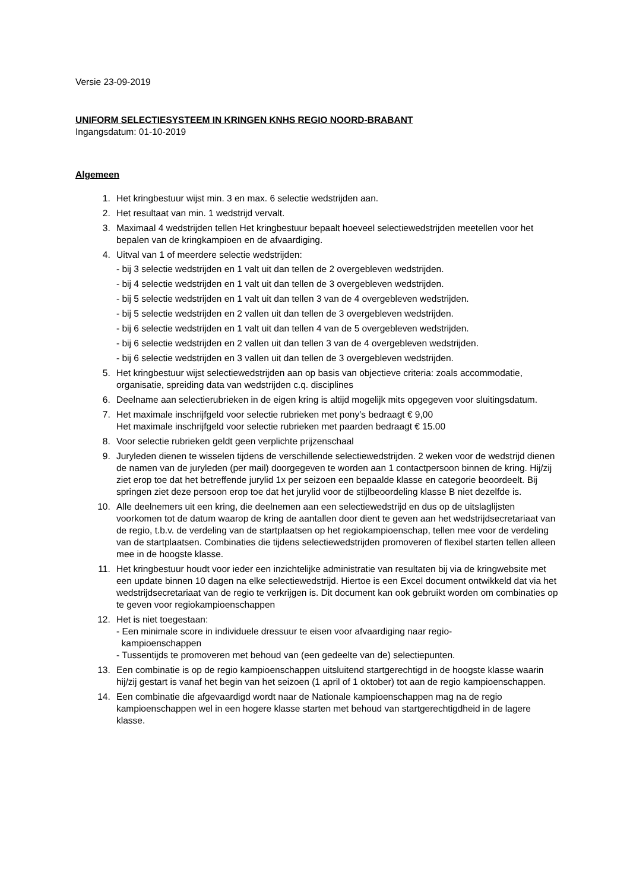Versie 23-09-2019
UNIFORM SELECTIESYSTEEM IN KRINGEN KNHS REGIO NOORD-BRABANT
Ingangsdatum: 01-10-2019
Algemeen
1. Het kringbestuur wijst min. 3 en max. 6 selectie wedstrijden aan.
2. Het resultaat van min. 1 wedstrijd vervalt.
3. Maximaal 4 wedstrijden tellen Het kringbestuur bepaalt hoeveel selectiewedstrijden meetellen voor het bepalen van de kringkampioen en de afvaardiging.
4. Uitval van 1 of meerdere selectie wedstrijden:
- bij 3 selectie wedstrijden en 1 valt uit dan tellen de 2 overgebleven wedstrijden.
- bij 4 selectie wedstrijden en 1 valt uit dan tellen de 3 overgebleven wedstrijden.
- bij 5 selectie wedstrijden en 1 valt uit dan tellen 3 van de 4 overgebleven wedstrijden.
- bij 5 selectie wedstrijden en 2 vallen uit dan tellen de 3 overgebleven wedstrijden.
- bij 6 selectie wedstrijden en 1 valt uit dan tellen 4 van de 5 overgebleven wedstrijden.
- bij 6 selectie wedstrijden en 2 vallen uit dan tellen 3 van de 4 overgebleven wedstrijden.
- bij 6 selectie wedstrijden en 3 vallen uit dan tellen de 3 overgebleven wedstrijden.
5. Het kringbestuur wijst selectiewedstrijden aan op basis van objectieve criteria: zoals accommodatie, organisatie, spreiding data van wedstrijden c.q. disciplines
6. Deelname aan selectierubrieken in de eigen kring is altijd mogelijk mits opgegeven voor sluitingsdatum.
7. Het maximale inschrijfgeld voor selectie rubrieken met pony’s bedraagt € 9,00
Het maximale inschrijfgeld voor selectie rubrieken met paarden bedraagt € 15.00
8. Voor selectie rubrieken geldt geen verplichte prijzenschaal
9. Juryleden dienen te wisselen tijdens de verschillende selectiewedstrijden. 2 weken voor de wedstrijd dienen de namen van de juryleden (per mail) doorgegeven te worden aan 1 contactpersoon binnen de kring. Hij/zij ziet erop toe dat het betreffende jurylid 1x per seizoen een bepaalde klasse en categorie beoordeelt. Bij springen ziet deze persoon erop toe dat het jurylid voor de stijlbeoordeling klasse B niet dezelfde is.
10. Alle deelnemers uit een kring, die deelnemen aan een selectiewedstrijd en dus op de uitslaglijsten voorkomen tot de datum waarop de kring de aantallen door dient te geven aan het wedstrijdsecretariaat van de regio, t.b.v. de verdeling van de startplaatsen op het regiokampioenschap, tellen mee voor de verdeling van de startplaatsen. Combinaties die tijdens selectiewedstrijden promoveren of flexibel starten tellen alleen mee in de hoogste klasse.
11. Het kringbestuur houdt voor ieder een inzichtelijke administratie van resultaten bij via de kringwebsite met een update binnen 10 dagen na elke selectiewedstrijd. Hiertoe is een Excel document ontwikkeld dat via het wedstrijdsecretariaat van de regio te verkrijgen is. Dit document kan ook gebruikt worden om combinaties op te geven voor regiokampioenschappen
12. Het is niet toegestaan:
- Een minimale score in individuele dressuur te eisen voor afvaardiging naar regio-
kampioenschappen
- Tussentijds te promoveren met behoud van (een gedeelte van de) selectiepunten.
13. Een combinatie is op de regio kampioenschappen uitsluitend startgerechtigd in de hoogste klasse waarin hij/zij gestart is vanaf het begin van het seizoen (1 april of 1 oktober) tot aan de regio kampioenschappen.
14. Een combinatie die afgevaardigd wordt naar de Nationale kampioenschappen mag na de regio kampioenschappen wel in een hogere klasse starten met behoud van startgerechtigdheid in de lagere klasse.